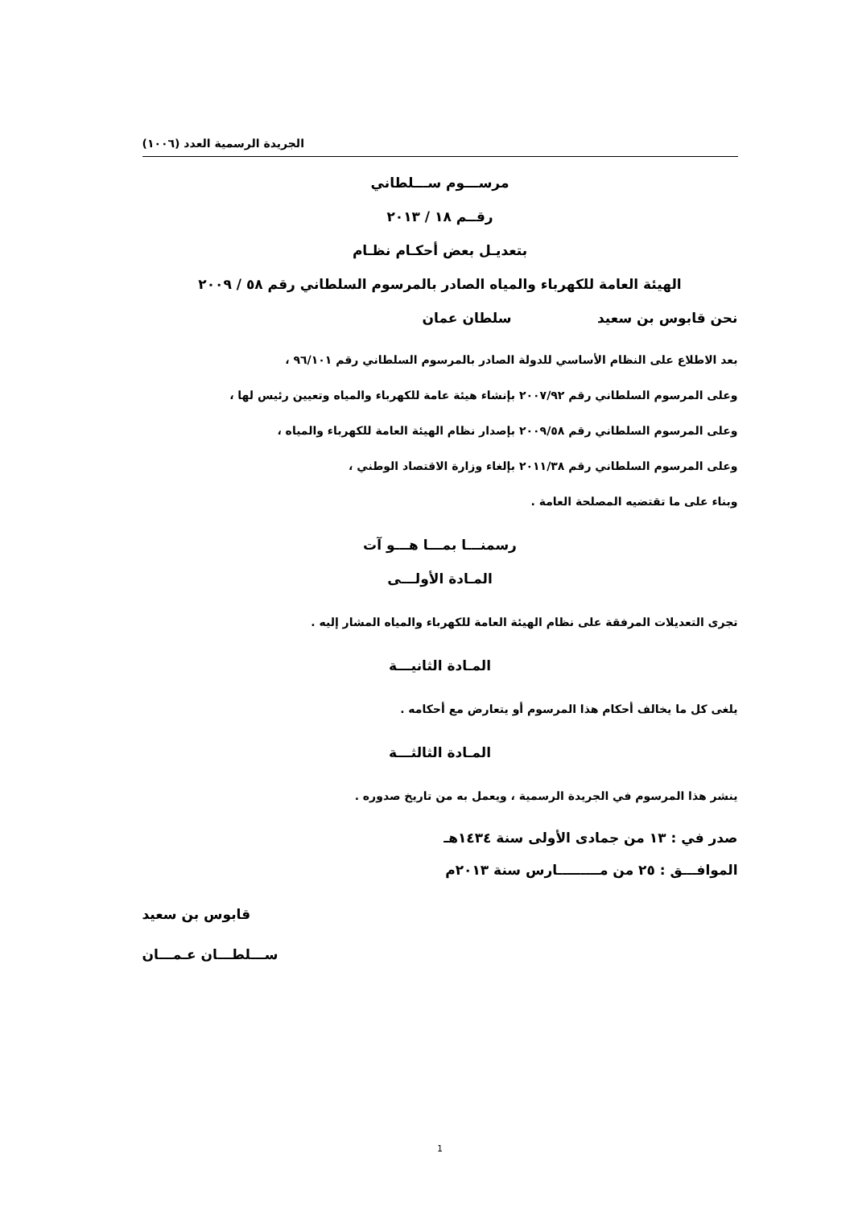الجريدة الرسمية العدد (١٠٠٦)
مرســـوم ســـلطاني
رقــم ١٨ / ٢٠١٣
بتعديـل بعض أحكـام نظـام
الهيئة العامة للكهرباء والمياه الصادر بالمرسوم السلطاني رقم ٥٨ / ٢٠٠٩
نحن قابوس بن سعيد سلطان عمان
بعد الاطلاع على النظام الأساسي للدولة الصادر بالمرسوم السلطاني رقم ٩٦/١٠١ ،
وعلى المرسوم السلطاني رقم ٢٠٠٧/٩٢ بإنشاء هيئة عامة للكهرباء والمياه وتعيين رئيس لها ،
وعلى المرسوم السلطاني رقم ٢٠٠٩/٥٨ بإصدار نظام الهيئة العامة للكهرباء والمياه ،
وعلى المرسوم السلطاني رقم ٢٠١١/٣٨ بإلغاء وزارة الاقتصاد الوطني ،
وبناء على ما تقتضيه المصلحة العامة .
رسمنـــا بمـــا هـــو آت
المـادة الأولـــى
تجرى التعديلات المرفقة على نظام الهيئة العامة للكهرباء والمياه المشار إليه .
المـادة الثانيـــة
يلغى كل ما يخالف أحكام هذا المرسوم أو يتعارض مع أحكامه .
المـادة الثالثـــة
ينشر هذا المرسوم في الجريدة الرسمية ، ويعمل به من تاريخ صدوره .
صدر في : ١٣ من جمادى الأولى سنة ١٤٣٤هـ
الموافـــق : ٢٥ من مـــــــــارس سنة ٢٠١٣م
قابوس بن سعيد
ســـلطـــان عـمـــان
1